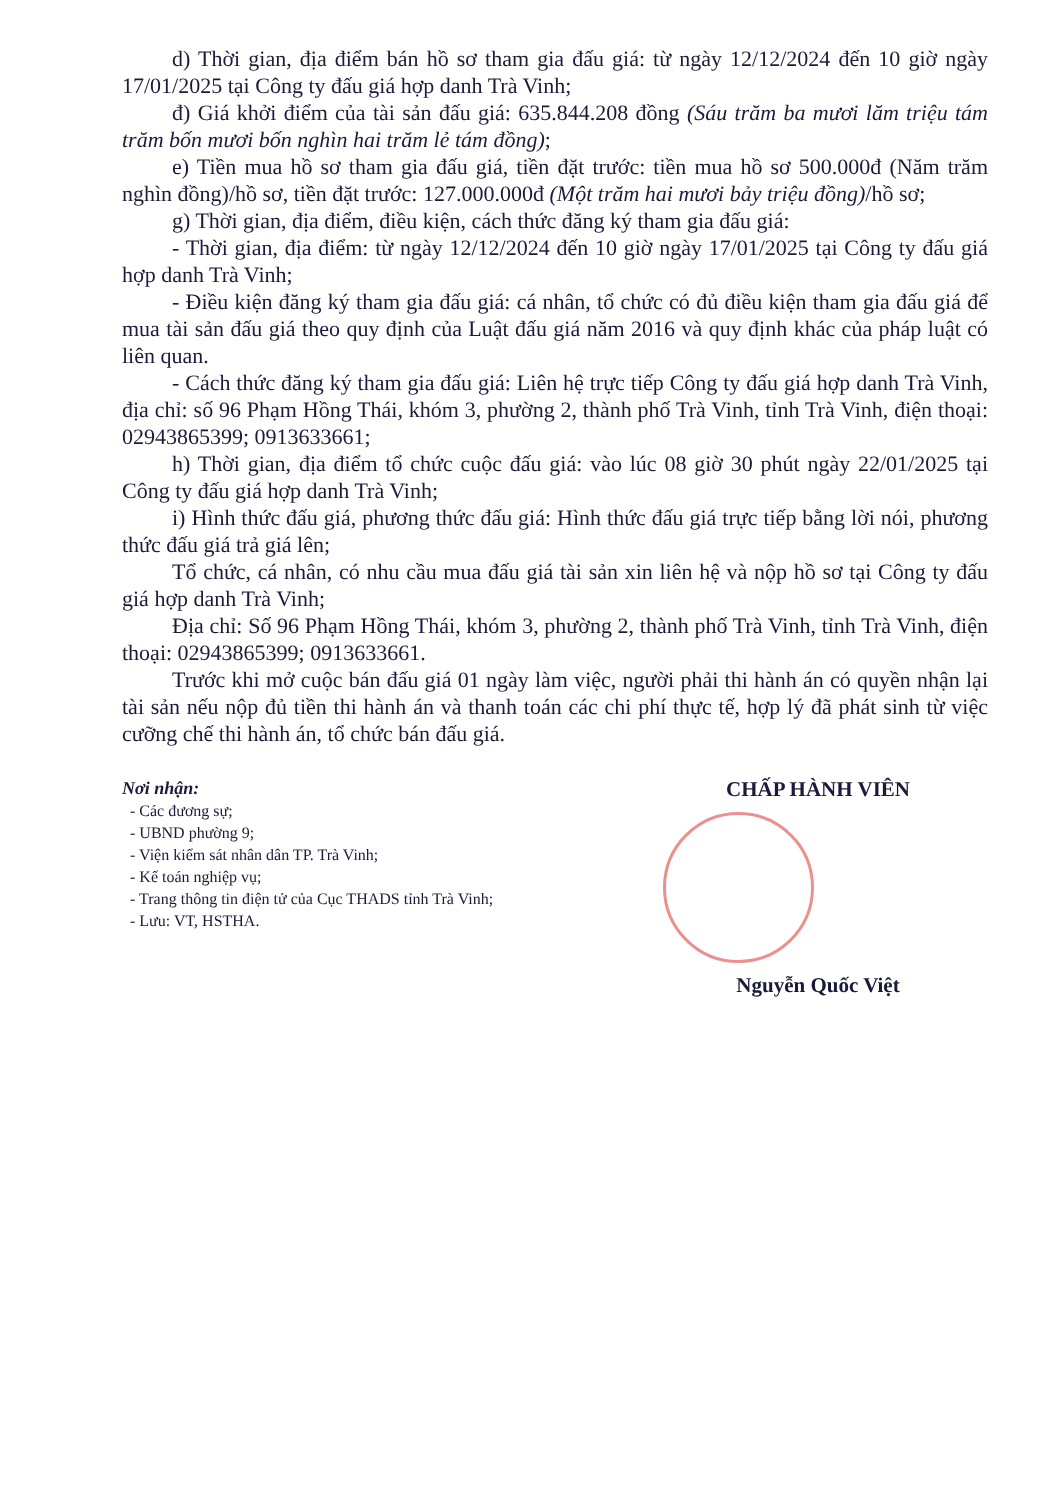d) Thời gian, địa điểm bán hồ sơ tham gia đấu giá: từ ngày 12/12/2024 đến 10 giờ ngày 17/01/2025 tại Công ty đấu giá hợp danh Trà Vinh;
đ) Giá khởi điểm của tài sản đấu giá: 635.844.208 đồng (Sáu trăm ba mươi lăm triệu tám trăm bốn mươi bốn nghìn hai trăm lẻ tám đồng);
e) Tiền mua hồ sơ tham gia đấu giá, tiền đặt trước: tiền mua hồ sơ 500.000đ (Năm trăm nghìn đồng)/hồ sơ, tiền đặt trước: 127.000.000đ (Một trăm hai mươi bảy triệu đồng)/hồ sơ;
g) Thời gian, địa điểm, điều kiện, cách thức đăng ký tham gia đấu giá:
- Thời gian, địa điểm: từ ngày 12/12/2024 đến 10 giờ ngày 17/01/2025 tại Công ty đấu giá hợp danh Trà Vinh;
- Điều kiện đăng ký tham gia đấu giá: cá nhân, tổ chức có đủ điều kiện tham gia đấu giá để mua tài sản đấu giá theo quy định của Luật đấu giá năm 2016 và quy định khác của pháp luật có liên quan.
- Cách thức đăng ký tham gia đấu giá: Liên hệ trực tiếp Công ty đấu giá hợp danh Trà Vinh, địa chỉ: số 96 Phạm Hồng Thái, khóm 3, phường 2, thành phố Trà Vinh, tỉnh Trà Vinh, điện thoại: 02943865399; 0913633661;
h) Thời gian, địa điểm tổ chức cuộc đấu giá: vào lúc 08 giờ 30 phút ngày 22/01/2025 tại Công ty đấu giá hợp danh Trà Vinh;
i) Hình thức đấu giá, phương thức đấu giá: Hình thức đấu giá trực tiếp bằng lời nói, phương thức đấu giá trả giá lên;
Tổ chức, cá nhân, có nhu cầu mua đấu giá tài sản xin liên hệ và nộp hồ sơ tại Công ty đấu giá hợp danh Trà Vinh;
Địa chỉ: Số 96 Phạm Hồng Thái, khóm 3, phường 2, thành phố Trà Vinh, tỉnh Trà Vinh, điện thoại: 02943865399; 0913633661.
Trước khi mở cuộc bán đấu giá 01 ngày làm việc, người phải thi hành án có quyền nhận lại tài sản nếu nộp đủ tiền thi hành án và thanh toán các chi phí thực tế, hợp lý đã phát sinh từ việc cưỡng chế thi hành án, tổ chức bán đấu giá.
Nơi nhận:
- Các đương sự;
- UBND phường 9;
- Viện kiểm sát nhân dân TP. Trà Vinh;
- Kế toán nghiệp vụ;
- Trang thông tin điện tử của Cục THADS tỉnh Trà Vinh;
- Lưu: VT, HSTHA.
CHẤP HÀNH VIÊN
Nguyễn Quốc Việt